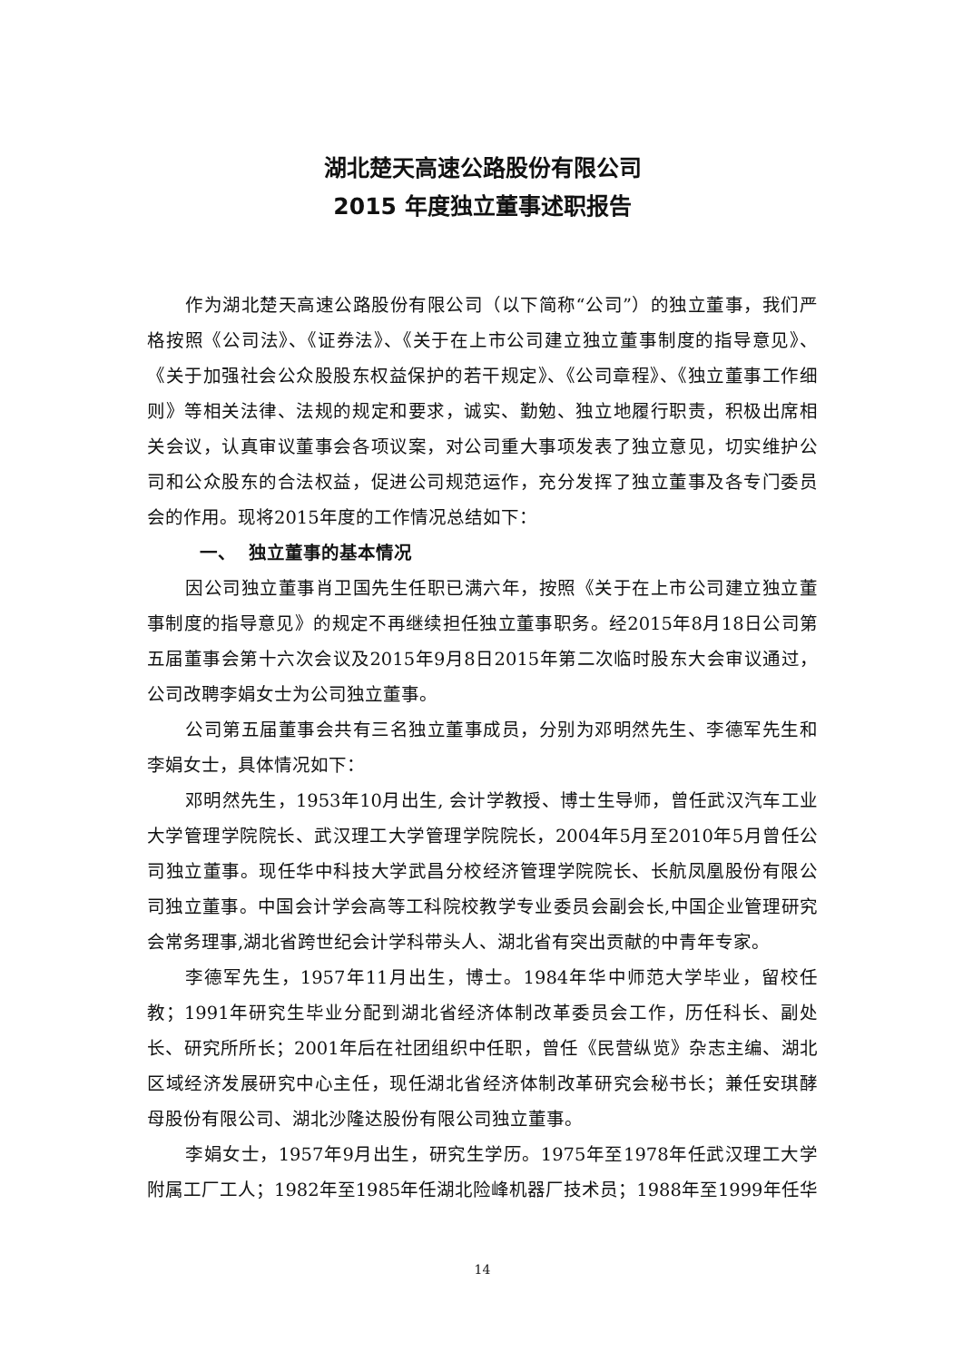湖北楚天高速公路股份有限公司
2015 年度独立董事述职报告
作为湖北楚天高速公路股份有限公司（以下简称“公司”）的独立董事，我们严格按照《公司法》、《证券法》、《关于在上市公司建立独立董事制度的指导意见》、《关于加强社会公众股股东权益保护的若干规定》、《公司章程》、《独立董事工作细则》等相关法律、法规的规定和要求，诚实、勤勉、独立地履行职责，积极出席相关会议，认真审议董事会各项议案，对公司重大事项发表了独立意见，切实维护公司和公众股东的合法权益，促进公司规范运作，充分发挥了独立董事及各专门委员会的作用。现将2015年度的工作情况总结如下：
一、 独立董事的基本情况
因公司独立董事肖卫国先生任职已满六年，按照《关于在上市公司建立独立董事制度的指导意见》的规定不再继续担任独立董事职务。经2015年8月18日公司第五届董事会第十六次会议及2015年9月8日2015年第二次临时股东大会审议通过，公司改聘李娟女士为公司独立董事。
公司第五届董事会共有三名独立董事成员，分别为邓明然先生、李德军先生和李娟女士，具体情况如下：
邓明然先生，1953年10月出生, 会计学教授、博士生导师，曾任武汉汽车工业大学管理学院院长、武汉理工大学管理学院院长，2004年5月至2010年5月曾任公司独立董事。现任华中科技大学武昌分校经济管理学院院长、长航凤凰股份有限公司独立董事。中国会计学会高等工科院校教学专业委员会副会长,中国企业管理研究会常务理事,湖北省跨世纪会计学科带头人、湖北省有突出贡献的中青年专家。
李德军先生，1957年11月出生，博士。1984年华中师范大学毕业，留校任教；1991年研究生毕业分配到湖北省经济体制改革委员会工作，历任科长、副处长、研究所所长；2001年后在社团组织中任职，曾任《民营纵览》杂志主编、湖北区域经济发展研究中心主任，现任湖北省经济体制改革研究会秘书长；兼任安琪酵母股份有限公司、湖北沙隆达股份有限公司独立董事。
李娟女士，1957年9月出生，研究生学历。1975年至1978年任武汉理工大学附属工厂工人；1982年至1985年任湖北险峰机器厂技术员；1988年至1999年任华
14